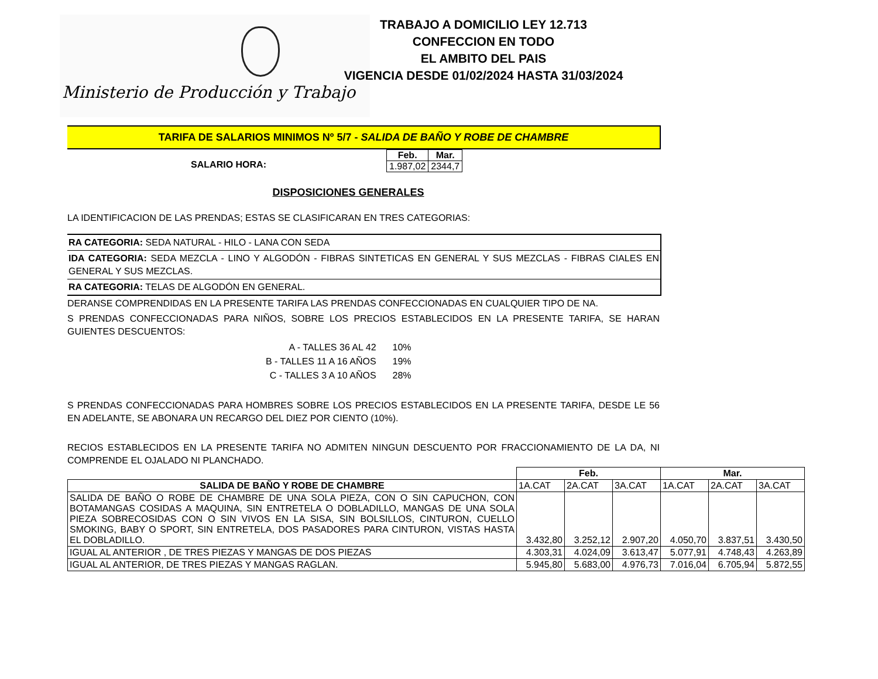Ministerio de Producción y Trabajo
TRABAJO A DOMICILIO LEY 12.713
CONFECCION EN TODO
EL AMBITO DEL PAIS
VIGENCIA DESDE 01/02/2024 HASTA 31/03/2024
TARIFA DE SALARIOS MINIMOS Nº 5/7 - SALIDA DE BAÑO Y ROBE DE CHAMBRE
SALARIO HORA:
| Feb. | Mar. |
| --- | --- |
| 1.987,02 | 2344,7 |
DISPOSICIONES GENERALES
LA IDENTIFICACION DE LAS PRENDAS; ESTAS SE CLASIFICARAN EN TRES CATEGORIAS:
RA CATEGORIA: SEDA NATURAL - HILO - LANA CON SEDA
IDA CATEGORIA: SEDA MEZCLA - LINO Y ALGODÓN - FIBRAS SINTETICAS EN GENERAL Y SUS MEZCLAS - FIBRAS CIALES EN GENERAL Y SUS MEZCLAS.
RA CATEGORIA: TELAS DE ALGODÓN EN GENERAL.
DERANSE COMPRENDIDAS EN LA PRESENTE TARIFA LAS PRENDAS CONFECCIONADAS EN CUALQUIER TIPO DE NA.
S PRENDAS CONFECCIONADAS PARA NIÑOS, SOBRE LOS PRECIOS ESTABLECIDOS EN LA PRESENTE TARIFA, SE HARAN GUIENTES DESCUENTOS:
| A - TALLES 36 AL 42 | 10% |
| B - TALLES 11 A 16 AÑOS | 19% |
| C - TALLES 3 A 10 AÑOS | 28% |
S PRENDAS CONFECCIONADAS PARA HOMBRES SOBRE LOS PRECIOS ESTABLECIDOS EN LA PRESENTE TARIFA, DESDE LE 56 EN ADELANTE, SE ABONARA UN RECARGO DEL DIEZ POR CIENTO (10%).
RECIOS ESTABLECIDOS EN LA PRESENTE TARIFA NO ADMITEN NINGUN DESCUENTO POR FRACCIONAMIENTO DE LA DA, NI COMPRENDE EL OJALADO NI PLANCHADO.
| | Feb. | | | Mar. | | |
| --- | --- | --- | --- | --- | --- | --- |
| SALIDA DE BAÑO Y ROBE DE CHAMBRE | 1A.CAT | 2A.CAT | 3A.CAT | 1A.CAT | 2A.CAT | 3A.CAT |
| SALIDA DE BAÑO O ROBE DE CHAMBRE DE UNA SOLA PIEZA, CON O SIN CAPUCHON, CON BOTAMANGAS COSIDAS A MAQUINA, SIN ENTRETELA O DOBLADILLO, MANGAS DE UNA SOLA PIEZA SOBRECOSIDAS CON O SIN VIVOS EN LA SISA, SIN BOLSILLOS, CINTURON, CUELLO SMOKING, BABY O SPORT, SIN ENTRETELA, DOS PASADORES PARA CINTURON, VISTAS HASTA EL DOBLADILLO. | 3.432,80 | 3.252,12 | 2.907,20 | 4.050,70 | 3.837,51 | 3.430,50 |
| IGUAL AL ANTERIOR , DE TRES PIEZAS Y MANGAS DE DOS PIEZAS | 4.303,31 | 4.024,09 | 3.613,47 | 5.077,91 | 4.748,43 | 4.263,89 |
| IGUAL AL ANTERIOR, DE TRES PIEZAS Y MANGAS RAGLAN. | 5.945,80 | 5.683,00 | 4.976,73 | 7.016,04 | 6.705,94 | 5.872,55 |